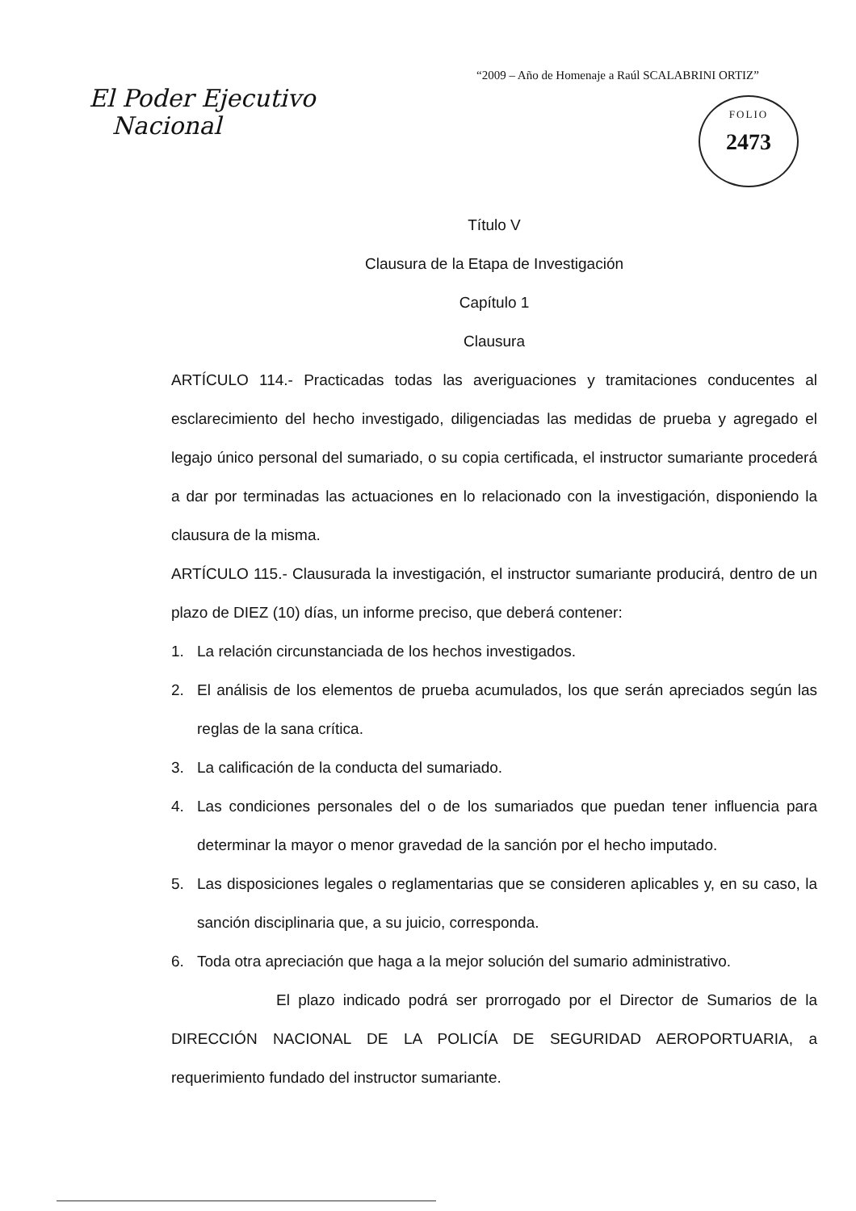“2009 – Año de Homenaje a Raúl SCALABRINI ORTIZ”
El Poder Ejecutivo
Nacional
FOLIO
2473
Título V
Clausura de la Etapa de Investigación
Capítulo 1
Clausura
ARTÍCULO 114.- Practicadas todas las averiguaciones y tramitaciones conducentes al esclarecimiento del hecho investigado, diligenciadas las medidas de prueba y agregado el legajo único personal del sumariado, o su copia certificada, el instructor sumariante procederá a dar por terminadas las actuaciones en lo relacionado con la investigación, disponiendo la clausura de la misma.
ARTÍCULO 115.- Clausurada la investigación, el instructor sumariante producirá, dentro de un plazo de DIEZ (10) días, un informe preciso, que deberá contener:
1. La relación circunstanciada de los hechos investigados.
2. El análisis de los elementos de prueba acumulados, los que serán apreciados según las reglas de la sana crítica.
3. La calificación de la conducta del sumariado.
4. Las condiciones personales del o de los sumariados que puedan tener influencia para determinar la mayor o menor gravedad de la sanción por el hecho imputado.
5. Las disposiciones legales o reglamentarias que se consideren aplicables y, en su caso, la sanción disciplinaria que, a su juicio, corresponda.
6. Toda otra apreciación que haga a la mejor solución del sumario administrativo.
El plazo indicado podrá ser prorrogado por el Director de Sumarios de la DIRECCIÓN NACIONAL DE LA POLICÍA DE SEGURIDAD AEROPORTUARIA, a requerimiento fundado del instructor sumariante.